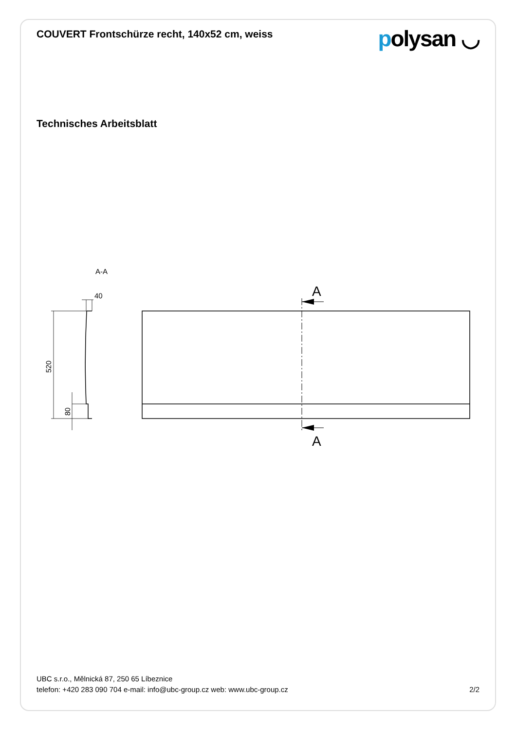COUVERT Frontschürze recht, 140x52 cm, weiss
polysan ◡
Technisches Arbeitsblatt
A-A
40
520
80
A
A
UBC s.r.o., Mělnická 87, 250 65 Líbeznice
telefon: +420 283 090 704 e-mail: info@ubc-group.cz web: www.ubc-group.cz 2/2